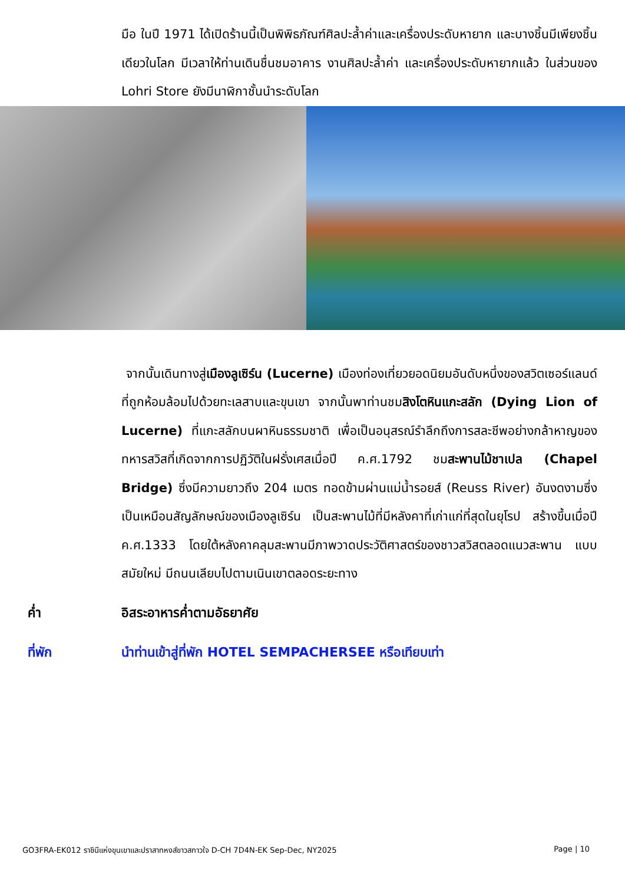มือ ในปี 1971 ได้เปิดร้านนี้เป็นพิพิธภัณฑ์ศิลปะล้ำค่าและเครื่องประดับหายาก และบางชิ้นมีเพียงชิ้นเดียวในโลก มีเวลาให้ท่านเดินชื่นชมอาคาร งานศิลปะล้ำค่า และเครื่องประดับหายากแล้ว ในส่วนของ Lohri Store ยังมีนาฬิกาชั้นนำระดับโลก
จากนั้นเดินทางสู่เมืองลูเซิร์น (Lucerne) เมืองท่องเที่ยวยอดนิยมอันดับหนึ่งของสวิตเซอร์แลนด์ ที่ถูกห้อมล้อมไปด้วยทะเลสาบและขุนเขา จากนั้นพาท่านชมสิงโตหินแกะสลัก (Dying Lion of Lucerne) ที่แกะสลักบนผาหินธรรมชาติ เพื่อเป็นอนุสรณ์รำลึกถึงการสละชีพอย่างกล้าหาญของทหารสวิสที่เกิดจากการปฏิวัติในฝรั่งเศสเมื่อปี ค.ศ.1792 ชมสะพานไม้ชาเปล (Chapel Bridge) ซึ่งมีความยาวถึง 204 เมตร ทอดข้ามผ่านแม่น้ำรอยส์ (Reuss River) อันงดงามซึ่งเป็นเหมือนสัญลักษณ์ของเมืองลูเซิร์น เป็นสะพานไม้ที่มีหลังคาที่เก่าแก่ที่สุดในยุโรป สร้างขึ้นเมื่อปี ค.ศ.1333 โดยใต้หลังคาคลุมสะพานมีภาพวาดประวัติศาสตร์ของชาวสวิสตลอดแนวสะพาน แบบสมัยใหม่ มีถนนเลียบไปตามเนินเขาตลอดระยะทาง
ค่ำ อิสระอาหารค่ำตามอัธยาศัย
ที่พัก นำท่านเข้าสู่ที่พัก HOTEL SEMPACHERSEE หรือเทียบเท่า
GO3FRA-EK012 ราชินีแห่งขุนเขาและปราสาทหงส์ขาวสกาวใจ D-CH 7D4N-EK Sep-Dec, NY2025 Page | 10